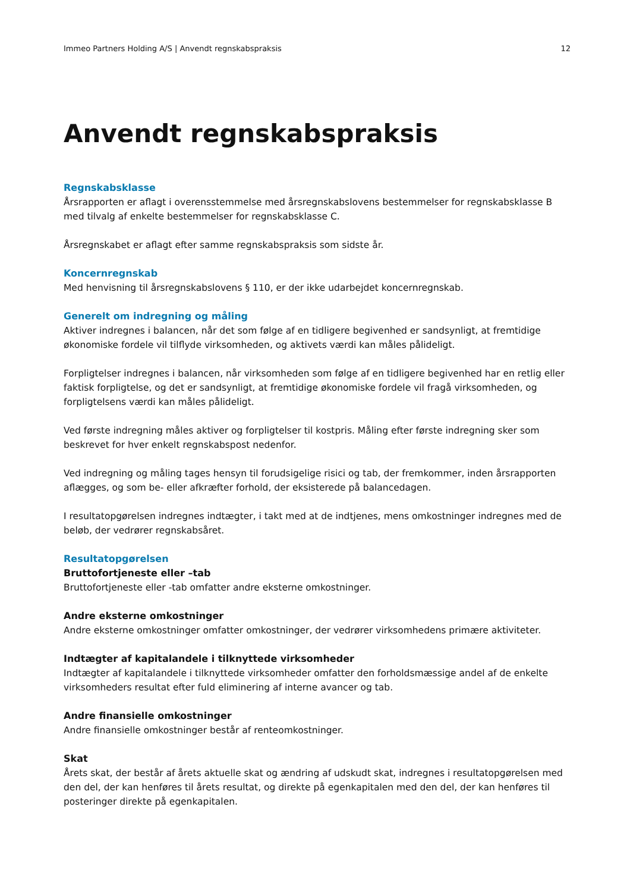Immeo Partners Holding A/S | Anvendt regnskabspraksis 12
Anvendt regnskabspraksis
Regnskabsklasse
Årsrapporten er aflagt i overensstemmelse med årsregnskabslovens bestemmelser for regnskabsklasse B med tilvalg af enkelte bestemmelser for regnskabsklasse C.
Årsregnskabet er aflagt efter samme regnskabspraksis som sidste år.
Koncernregnskab
Med henvisning til årsregnskabslovens § 110, er der ikke udarbejdet koncernregnskab.
Generelt om indregning og måling
Aktiver indregnes i balancen, når det som følge af en tidligere begivenhed er sandsynligt, at fremtidige økonomiske fordele vil tilflyde virksomheden, og aktivets værdi kan måles pålideligt.
Forpligtelser indregnes i balancen, når virksomheden som følge af en tidligere begivenhed har en retlig eller faktisk forpligtelse, og det er sandsynligt, at fremtidige økonomiske fordele vil fragå virksomheden, og forpligtelsens værdi kan måles pålideligt.
Ved første indregning måles aktiver og forpligtelser til kostpris. Måling efter første indregning sker som beskrevet for hver enkelt regnskabspost nedenfor.
Ved indregning og måling tages hensyn til forudsigelige risici og tab, der fremkommer, inden årsrapporten aflægges, og som be- eller afkræfter forhold, der eksisterede på balancedagen.
I resultatopgørelsen indregnes indtægter, i takt med at de indtjenes, mens omkostninger indregnes med de beløb, der vedrører regnskabsåret.
Resultatopgørelsen
Bruttofortjeneste eller –tab
Bruttofortjeneste eller -tab omfatter andre eksterne omkostninger.
Andre eksterne omkostninger
Andre eksterne omkostninger omfatter omkostninger, der vedrører virksomhedens primære aktiviteter.
Indtægter af kapitalandele i tilknyttede virksomheder
Indtægter af kapitalandele i tilknyttede virksomheder omfatter den forholdsmæssige andel af de enkelte virksomheders resultat efter fuld eliminering af interne avancer og tab.
Andre finansielle omkostninger
Andre finansielle omkostninger består af renteomkostninger.
Skat
Årets skat, der består af årets aktuelle skat og ændring af udskudt skat, indregnes i resultatopgørelsen med den del, der kan henføres til årets resultat, og direkte på egenkapitalen med den del, der kan henføres til posteringer direkte på egenkapitalen.